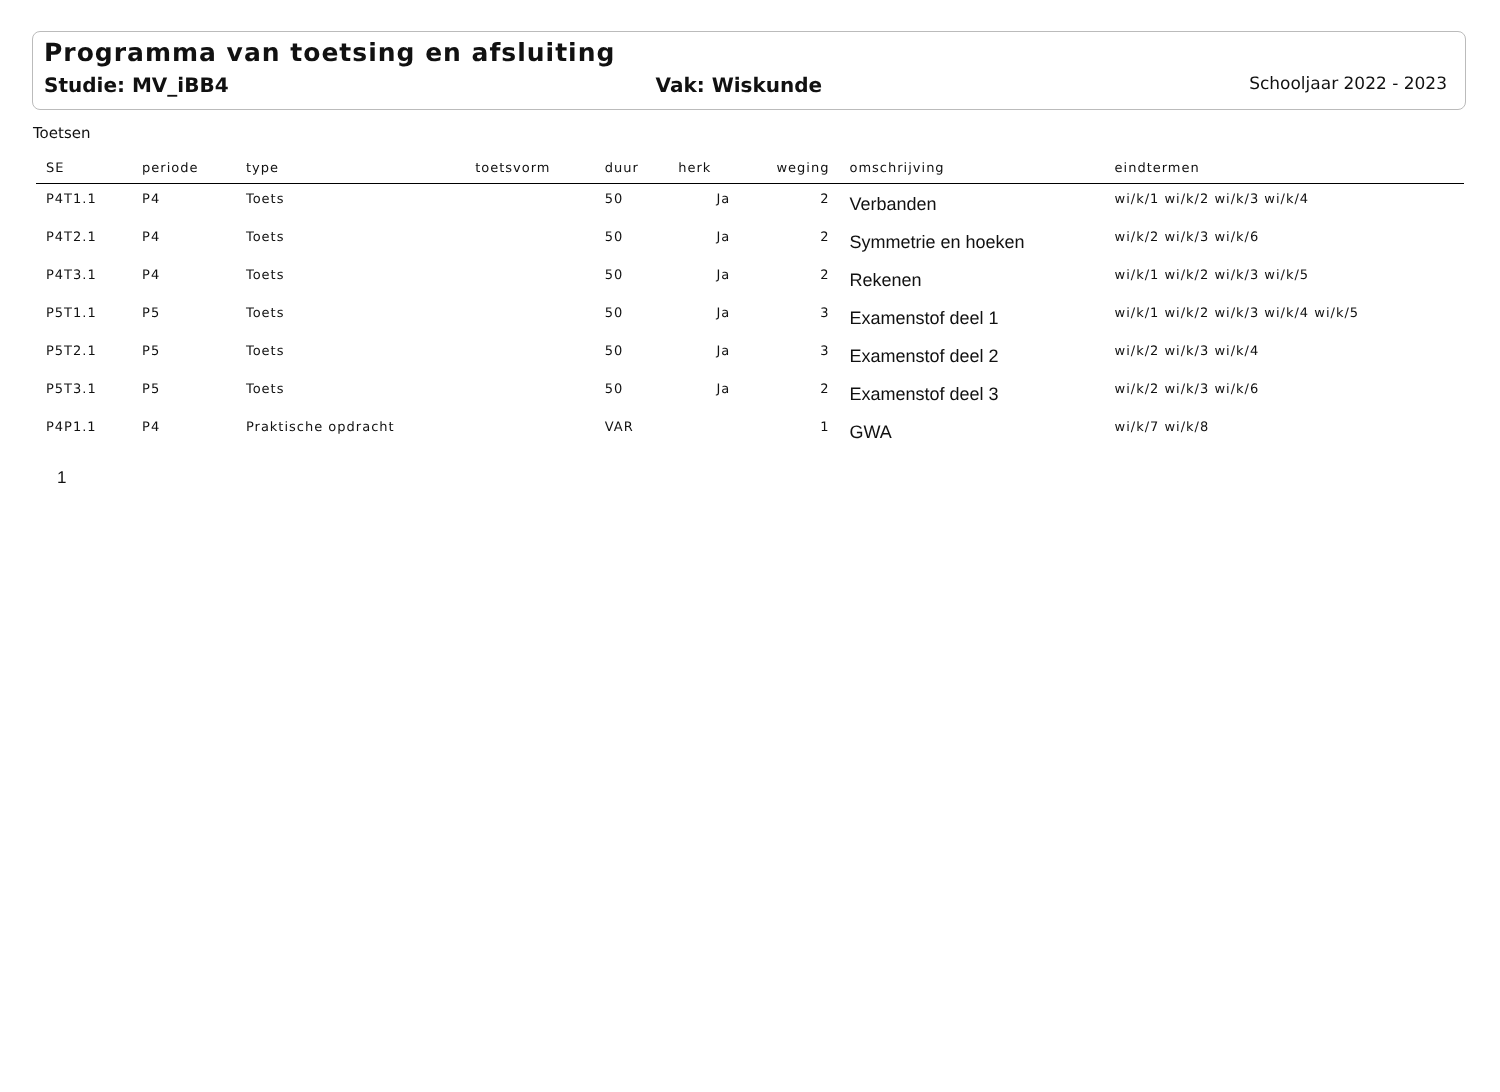Programma van toetsing en afsluiting
Studie: MV_iBB4 Vak: Wiskunde Schooljaar 2022 - 2023
Toetsen
| SE | periode | type | toetsvorm | duur | herk | weging | omschrijving | eindtermen |
| --- | --- | --- | --- | --- | --- | --- | --- | --- |
| P4T1.1 | P4 | Toets | | 50 | Ja | 2 | Verbanden | wi/k/1 wi/k/2 wi/k/3 wi/k/4 |
| P4T2.1 | P4 | Toets | | 50 | Ja | 2 | Symmetrie en hoeken | wi/k/2 wi/k/3 wi/k/6 |
| P4T3.1 | P4 | Toets | | 50 | Ja | 2 | Rekenen | wi/k/1 wi/k/2 wi/k/3 wi/k/5 |
| P5T1.1 | P5 | Toets | | 50 | Ja | 3 | Examenstof deel 1 | wi/k/1 wi/k/2 wi/k/3 wi/k/4 wi/k/5 |
| P5T2.1 | P5 | Toets | | 50 | Ja | 3 | Examenstof deel 2 | wi/k/2 wi/k/3 wi/k/4 |
| P5T3.1 | P5 | Toets | | 50 | Ja | 2 | Examenstof deel 3 | wi/k/2 wi/k/3 wi/k/6 |
| P4P1.1 | P4 | Praktische opdracht | | VAR | | 1 | GWA | wi/k/7 wi/k/8 |
1